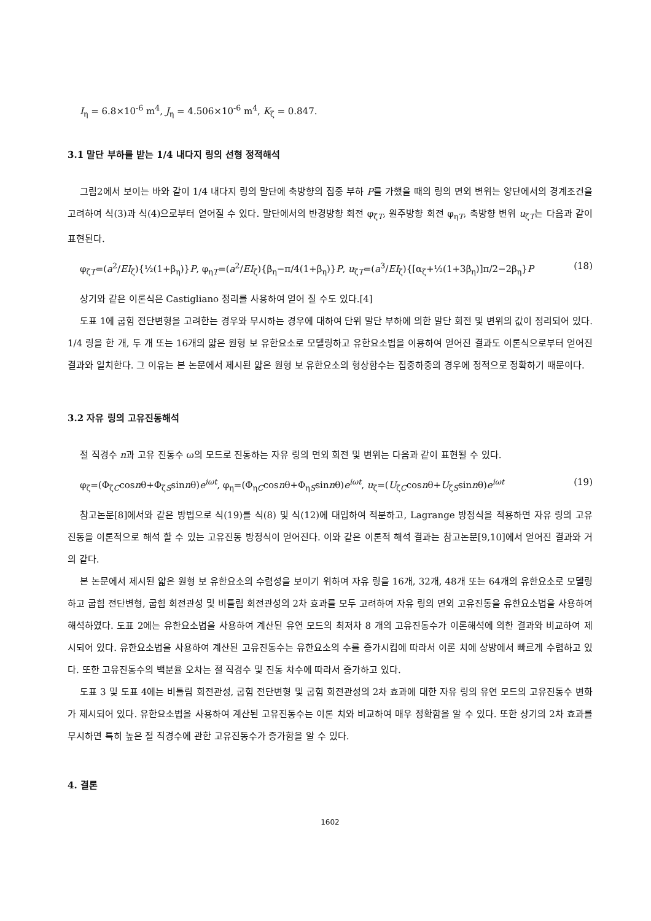I<sub>η</sub> = 6.8×10<sup>-6</sup> m<sup>4</sup>, J<sub>η</sub> = 4.506×10<sup>-6</sup> m<sup>4</sup>, K<sub>ζ</sub> = 0.847.
3.1 말단 부하를 받는 1/4 내다지 링의 선형 정적해석
그림2에서 보이는 바와 같이 1/4 내다지 링의 말단에 축방향의 집중 부하 P를 가했을 때의 링의 면외 변위는 양단에서의 경계조건을 고려하여 식(3)과 식(4)으로부터 얻어질 수 있다. 말단에서의 반경방향 회전 φ<sub>ζT</sub>, 원주방향 회전 φ<sub>ηT</sub>, 축방향 변위 u<sub>ζT</sub>는 다음과 같이 표현된다.
φ<sub>ζT</sub>=(a<sup>2</sup>/EI<sub>ζ</sub>){½(1+β<sub>η</sub>)}P, φ<sub>ηT</sub>=(a<sup>2</sup>/EI<sub>ζ</sub>){β<sub>η</sub>−π/4(1+β<sub>η</sub>)}P, u<sub>ζT</sub>=(a<sup>3</sup>/EI<sub>ζ</sub>){[α<sub>ζ</sub>+½(1+3β<sub>η</sub>)]π/2−2β<sub>η</sub>}P (18)
상기와 같은 이론식은 Castigliano 정리를 사용하여 얻어 질 수도 있다.[4]
도표 1에 굽힘 전단변형을 고려한는 경우와 무시하는 경우에 대하여 단위 말단 부하에 의한 말단 회전 및 변위의 값이 정리되어 있다. 1/4 링을 한 개, 두 개 또는 16개의 얇은 원형 보 유한요소로 모델링하고 유한요소법을 이용하여 얻어진 결과도 이론식으로부터 얻어진 결과와 일치한다. 그 이유는 본 논문에서 제시된 얇은 원형 보 유한요소의 형상함수는 집중하중의 경우에 정적으로 정확하기 때문이다.
3.2 자유 링의 고유진동해석
절 직경수 n과 고유 진동수 ω의 모드로 진동하는 자유 링의 면외 회전 및 변위는 다음과 같이 표현될 수 있다.
φ<sub>ζ</sub>=(Φ<sub>ζC</sub>cosnθ+Φ<sub>ζS</sub>sinnθ)e<sup>iωt</sup>, φ<sub>η</sub>=(Φ<sub>ηC</sub>cosnθ+Φ<sub>ηS</sub>sinnθ)e<sup>iωt</sup>, u<sub>ζ</sub>=(U<sub>ζC</sub>cosnθ+U<sub>ζS</sub>sinnθ)e<sup>iωt</sup> (19)
참고논문[8]에서와 같은 방법으로 식(19)를 식(8) 및 식(12)에 대입하여 적분하고, Lagrange 방정식을 적용하면 자유 링의 고유진동을 이론적으로 해석 할 수 있는 고유진동 방정식이 얻어진다. 이와 같은 이론적 해석 결과는 참고논문[9,10]에서 얻어진 결과와 거의 같다.
본 논문에서 제시된 얇은 원형 보 유한요소의 수렴성을 보이기 위하여 자유 링을 16개, 32개, 48개 또는 64개의 유한요소로 모델링하고 굽힘 전단변형, 굽힘 회전관성 및 비틀림 회전관성의 2차 효과를 모두 고려하여 자유 링의 면외 고유진동을 유한요소법을 사용하여 해석하였다. 도표 2에는 유한요소법을 사용하여 계산된 유연 모드의 최저차 8 개의 고유진동수가 이론해석에 의한 결과와 비교하여 제시되어 있다. 유한요소법을 사용하여 계산된 고유진동수는 유한요소의 수를 증가시킴에 따라서 이론 치에 상방에서 빠르게 수렴하고 있다. 또한 고유진동수의 백분율 오차는 절 직경수 및 진동 차수에 따라서 증가하고 있다.
도표 3 및 도표 4에는 비틀림 회전관성, 굽힘 전단변형 및 굽힘 회전관성의 2차 효과에 대한 자유 링의 유연 모드의 고유진동수 변화가 제시되어 있다. 유한요소법을 사용하여 계산된 고유진동수는 이론 치와 비교하여 매우 정확함을 알 수 있다. 또한 상기의 2차 효과를 무시하면 특히 높은 절 직경수에 관한 고유진동수가 증가함을 알 수 있다.
4. 결론
1602